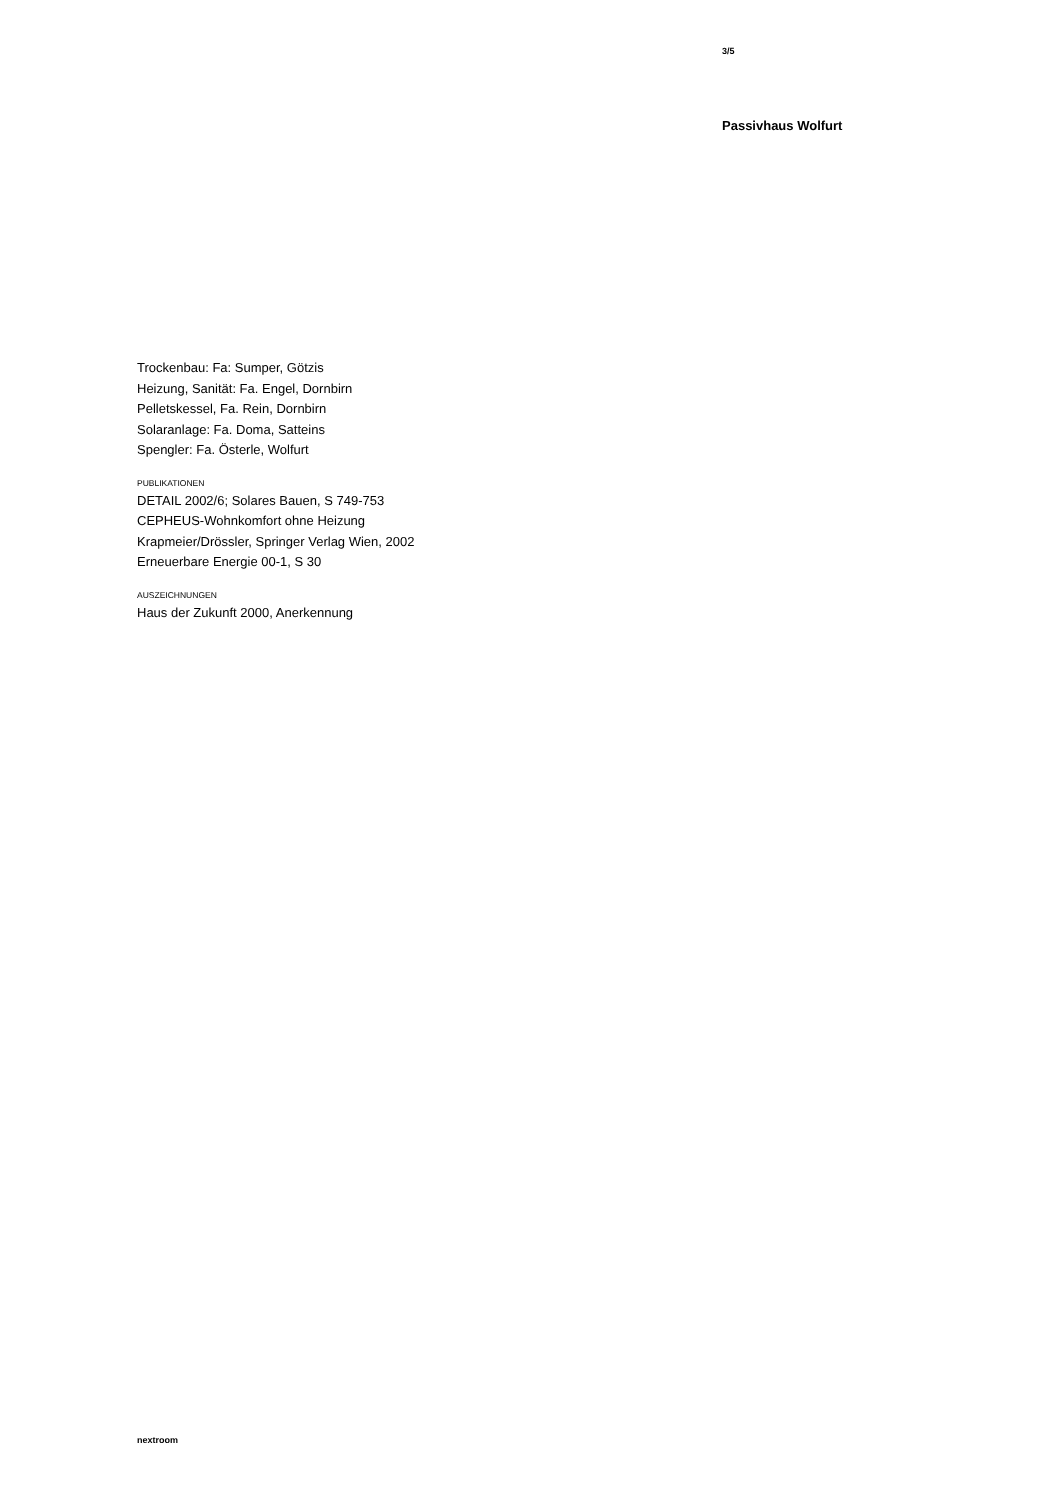3/5
Passivhaus Wolfurt
Trockenbau: Fa: Sumper, Götzis
Heizung, Sanität: Fa. Engel, Dornbirn
Pelletskessel, Fa. Rein, Dornbirn
Solaranlage: Fa. Doma, Satteins
Spengler: Fa. Österle, Wolfurt
PUBLIKATIONEN
DETAIL 2002/6; Solares Bauen, S 749-753
CEPHEUS-Wohnkomfort ohne Heizung
Krapmeier/Drössler, Springer Verlag Wien, 2002
Erneuerbare Energie 00-1, S 30
AUSZEICHNUNGEN
Haus der Zukunft 2000, Anerkennung
nextroom